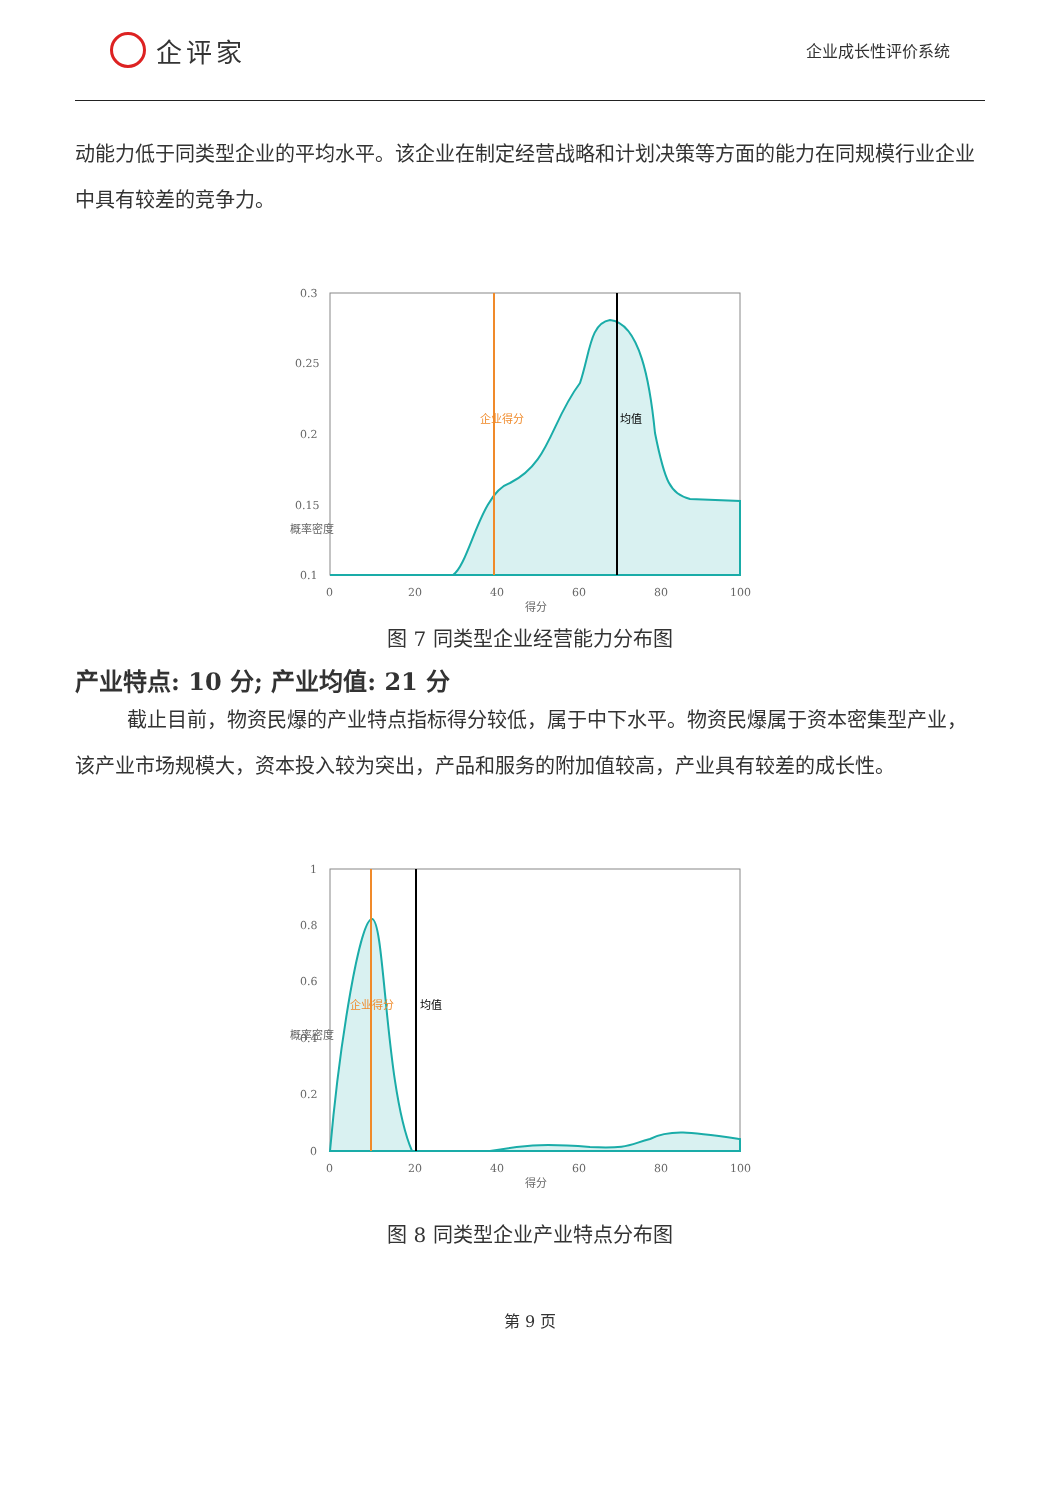企评家
企业成长性评价系统
动能力低于同类型企业的平均水平。该企业在制定经营战略和计划决策等方面的能力在同规模行业企业中具有较差的竞争力。
0.3
0.25
0.2
0.15
0.1
0
20
40
60
80
100
得分
企业得分
均值
概率密度
图 7 同类型企业经营能力分布图
产业特点: 10 分; 产业均值: 21 分
截止目前，物资民爆的产业特点指标得分较低，属于中下水平。物资民爆属于资本密集型产业，该产业市场规模大，资本投入较为突出，产品和服务的附加值较高，产业具有较差的成长性。
1
0.8
0.6
0.4
0.2
0
0
20
40
60
80
100
得分
企业得分
均值
概率密度
图 8 同类型企业产业特点分布图
第 9 页